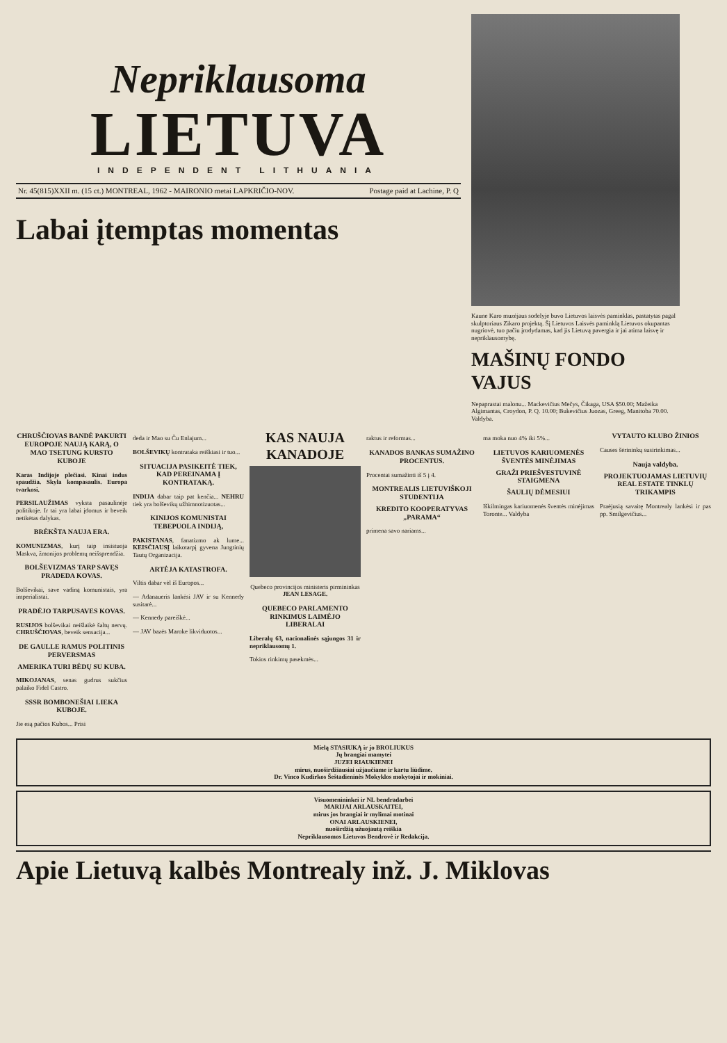Nepriklausoma
LIETUVA
INDEPENDENT LITHUANIA
Nr. 45(815)XXII m. (15 ct.) MONTREAL, 1962 - MAIRONIO metai LAPKRIČIO-NOV. Postage paid at Lachine, P. Q
Labai įtemptas momentas
Kaune Karo muzėjaus sodelyje buvo Lietuvos laisvės paminklas, pastatytas pagal skulptoriaus Zikaro projektą. Šį Lietuvos Laisvės paminklą Lietuvos okupantas nugriovė, tuo pačiu įrodydamas, kad jis Lietuvą pavergia ir jai atima laisvę ir nepriklausomybę.
MAŠINŲ FONDO VAJUS
Nepaprastai malonu... Mackevičius Mečys, Čikaga, USA $50.00; Mažeika Algimantas, Croydon, P. Q. 10.00; Bukevičius Juozas, Greeg, Manitoba 70.00. Valdyba.
CHRUŠČIOVAS BANDĖ PAKURTI EUROPOJE NAUJĄ KARĄ, O MAO TSETUNG KURSTO KUBOJE
Karas Indijoje plečiasi. Kinai indus spaudžia. Skyla kompasaulis. Europa tvarkosi.
PERSILAUŽIMAS vyksta pasaulinėje politikoje. Ir tai yra labai įdomus ir beveik netikėtas dalykas.
BRĖKŠTA NAUJA ERA.
KOMUNIZMAS, kurį taip insistuoja Maskva, žmonijos problemų neišsprendžia.
BOLŠEVIZMAS TARP SAVĘS PRADEDA KOVAS.
Bolševikai, save vadiną komunistais, yra imperialistai.
PRADĖJO TARPUSAVES KOVAS.
RUSIJOS bolševikai neišlaikė šaltų nervų. CHRUŠČIOVAS, beveik sensacija...
DE GAULLE RAMUS POLITINIS PERVERSMAS
AMERIKA TURI BĖDŲ SU KUBA.
MIKOJANAS, senas gudrus sukčius palaiko Fidel Castro.
SSSR BOMBONEŠIAI LIEKA KUBOJE.
Jie esą pačios Kubos... Prisi
deda ir Mao su Ču Enlajum...
BOLŠEVIKŲ kontrataka reiškiasi ir tuo...
SITUACIJA PASIKEITĖ TIEK, KAD PEREINAMA Į KONTRATAKĄ.
INDIJA dabar taip pat kenčia... NEHRU tiek yra bolševikų užhimnotizuotas...
KINIJOS KOMUNISTAI TEBEPUOLA INDIJĄ,
PAKISTANAS, fanatizmo ak lume... KEISČIAUSĮ laikotarpį gyvena Jungtinių Tautų Organizacija.
ARTĖJA KATASTROFA.
Viltis dabar vėl iš Europos...
— Adanaueris lankėsi JAV ir su Kennedy susitarė...
— Kennedy pareiškė...
— JAV bazės Maroke likviduotos...
KAS NAUJA KANADOJE
Quebeco provincijos ministeris pirmininkas
JEAN LESAGE.
QUEBECO PARLAMENTO RINKIMUS LAIMĖJO LIBERALAI
Liberalų 63, nacionalinės sąjungos 31 ir nepriklausomų 1.
Tokios rinkimų pasekmės...
raktus ir reformas...
KANADOS BANKAS SUMAŽINO PROCENTUS.
Procentai sumažinti iš 5 į 4.
MONTREALIS LIETUVIŠKOJI STUDENTIJA
KREDITO KOOPERATYVAS „PARAMA“
primena savo nariams...
ma moka nuo 4% iki 5%...
LIETUVOS KARIUOMENĖS ŠVENTĖS MINĖJIMAS
GRAŽI PRIEŠVESTUVINĖ STAIGMENA
ŠAULIŲ DĖMESIUI
Iškilmingas kariuomenės šventės minėjimas Toronte... Valdyba
VYTAUTO KLUBO ŽINIOS
Causes šėrininkų susirinkimas...
Nauja valdyba.
PROJEKTUOJAMAS LIETUVIŲ REAL ESTATE TINKLŲ TRIKAMPIS
Praėjusią savaitę Montrealy lankėsi ir pas pp. Smilgevičius...
Mielą STASIUKĄ ir jo BROLIUKUS
Jų brangiai mamytei
JUZEI RIAUKIENEI
mirus, nuoširdžiausiai užjaučiame ir kartu liūdime.
Dr. Vinco Kudirkos Šeštadieninės Mokyklos mokytojai ir mokiniai.
Visuomenininkei ir NL bendradarbei
MARIJAI ARLAUSKAITEI,
mirus jos brangiai ir mylimai motinai
ONAI ARLAUSKIENEI,
nuoširdžią užuojautą reiškia
Nepriklausomos Lietuvos Bendrovė ir Redakcija.
Apie Lietuvą kalbės Montrealy inž. J. Miklovas